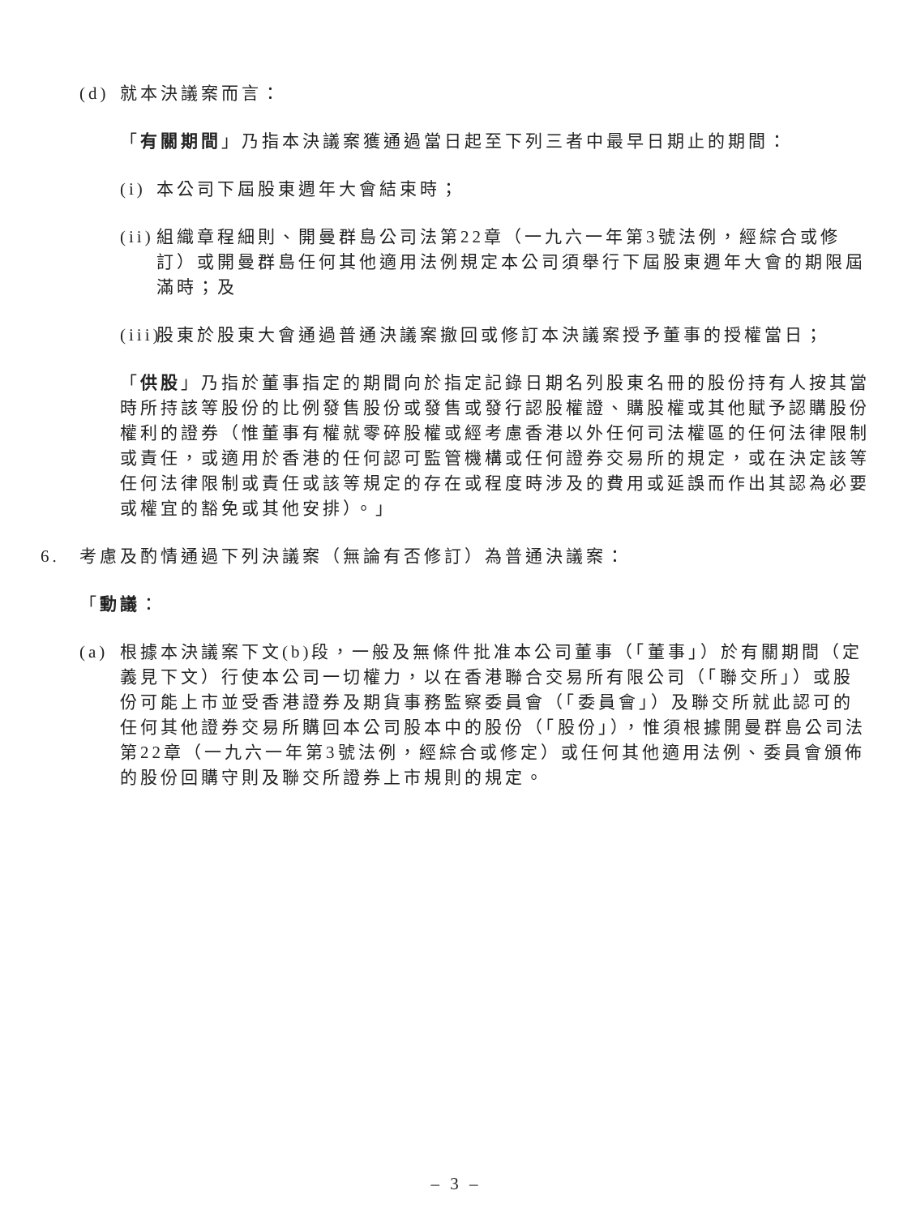(d) 就本決議案而言：
「有關期間」乃指本決議案獲通過當日起至下列三者中最早日期止的期間：
(i) 本公司下屆股東週年大會結束時；
(ii) 組織章程細則、開曼群島公司法第22章（一九六一年第3號法例，經綜合或修訂）或開曼群島任何其他適用法例規定本公司須舉行下屆股東週年大會的期限屆滿時；及
(iii) 股東於股東大會通過普通決議案撤回或修訂本決議案授予董事的授權當日；
「供股」乃指於董事指定的期間向於指定記錄日期名列股東名冊的股份持有人按其當時所持該等股份的比例發售股份或發售或發行認股權證、購股權或其他賦予認購股份權利的證券（惟董事有權就零碎股權或經考慮香港以外任何司法權區的任何法律限制或責任，或適用於香港的任何認可監管機構或任何證券交易所的規定，或在決定該等任何法律限制或責任或該等規定的存在或程度時涉及的費用或延誤而作出其認為必要或權宜的豁免或其他安排）。」
6. 考慮及酌情通過下列決議案（無論有否修訂）為普通決議案：
「動議：
(a) 根據本決議案下文(b)段，一般及無條件批准本公司董事（「董事」）於有關期間（定義見下文）行使本公司一切權力，以在香港聯合交易所有限公司（「聯交所」）或股份可能上市並受香港證券及期貨事務監察委員會（「委員會」）及聯交所就此認可的任何其他證券交易所購回本公司股本中的股份（「股份」），惟須根據開曼群島公司法第22章（一九六一年第3號法例，經綜合或修定）或任何其他適用法例、委員會頒佈的股份回購守則及聯交所證券上市規則的規定。
– 3 –